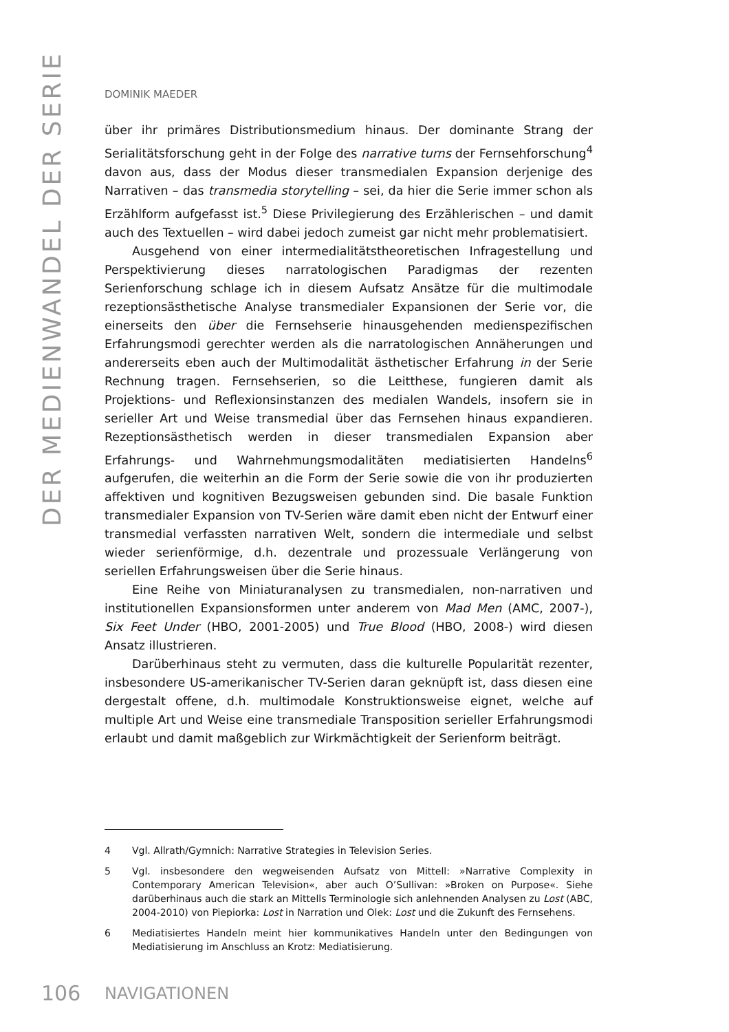DER MEDIENWANDEL DER SERIE
DOMINIK MAEDER
über ihr primäres Distributionsmedium hinaus. Der dominante Strang der Serialitätsforschung geht in der Folge des narrative turns der Fernsehforschung<sup>4</sup> davon aus, dass der Modus dieser transmedialen Expansion derjenige des Narrativen – das transmedia storytelling – sei, da hier die Serie immer schon als Erzählform aufgefasst ist.<sup>5</sup> Diese Privilegierung des Erzählerischen – und damit auch des Textuellen – wird dabei jedoch zumeist gar nicht mehr problematisiert.
Ausgehend von einer intermedialitätstheoretischen Infragestellung und Perspektivierung dieses narratologischen Paradigmas der rezenten Serienforschung schlage ich in diesem Aufsatz Ansätze für die multimodale rezeptionsästhetische Analyse transmedialer Expansionen der Serie vor, die einerseits den über die Fernsehserie hinausgehenden medienspezifischen Erfahrungsmodi gerechter werden als die narratologischen Annäherungen und andererseits eben auch der Multimodalität ästhetischer Erfahrung in der Serie Rechnung tragen. Fernsehserien, so die Leitthese, fungieren damit als Projektions- und Reflexionsinstanzen des medialen Wandels, insofern sie in serieller Art und Weise transmedial über das Fernsehen hinaus expandieren. Rezeptionsästhetisch werden in dieser transmedialen Expansion aber Erfahrungs- und Wahrnehmungsmodalitäten mediatisierten Handelns<sup>6</sup> aufgerufen, die weiterhin an die Form der Serie sowie die von ihr produzierten affektiven und kognitiven Bezugsweisen gebunden sind. Die basale Funktion transmedialer Expansion von TV-Serien wäre damit eben nicht der Entwurf einer transmedial verfassten narrativen Welt, sondern die intermediale und selbst wieder serienförmige, d.h. dezentrale und prozessuale Verlängerung von seriellen Erfahrungsweisen über die Serie hinaus.
Eine Reihe von Miniaturanalysen zu transmedialen, non-narrativen und institutionellen Expansionsformen unter anderem von Mad Men (AMC, 2007-), Six Feet Under (HBO, 2001-2005) und True Blood (HBO, 2008-) wird diesen Ansatz illustrieren.
Darüberhinaus steht zu vermuten, dass die kulturelle Popularität rezenter, insbesondere US-amerikanischer TV-Serien daran geknüpft ist, dass diesen eine dergestalt offene, d.h. multimodale Konstruktionsweise eignet, welche auf multiple Art und Weise eine transmediale Transposition serieller Erfahrungsmodi erlaubt und damit maßgeblich zur Wirkmächtigkeit der Serienform beiträgt.
4 Vgl. Allrath/Gymnich: Narrative Strategies in Television Series.
5 Vgl. insbesondere den wegweisenden Aufsatz von Mittell: »Narrative Complexity in Contemporary American Television«, aber auch O’Sullivan: »Broken on Purpose«. Siehe darüberhinaus auch die stark an Mittells Terminologie sich anlehnenden Analysen zu Lost (ABC, 2004-2010) von Piepiorka: Lost in Narration und Olek: Lost und die Zukunft des Fernsehens.
6 Mediatisiertes Handeln meint hier kommunikatives Handeln unter den Bedingungen von Mediatisierung im Anschluss an Krotz: Mediatisierung.
106 NAVIGATIONEN